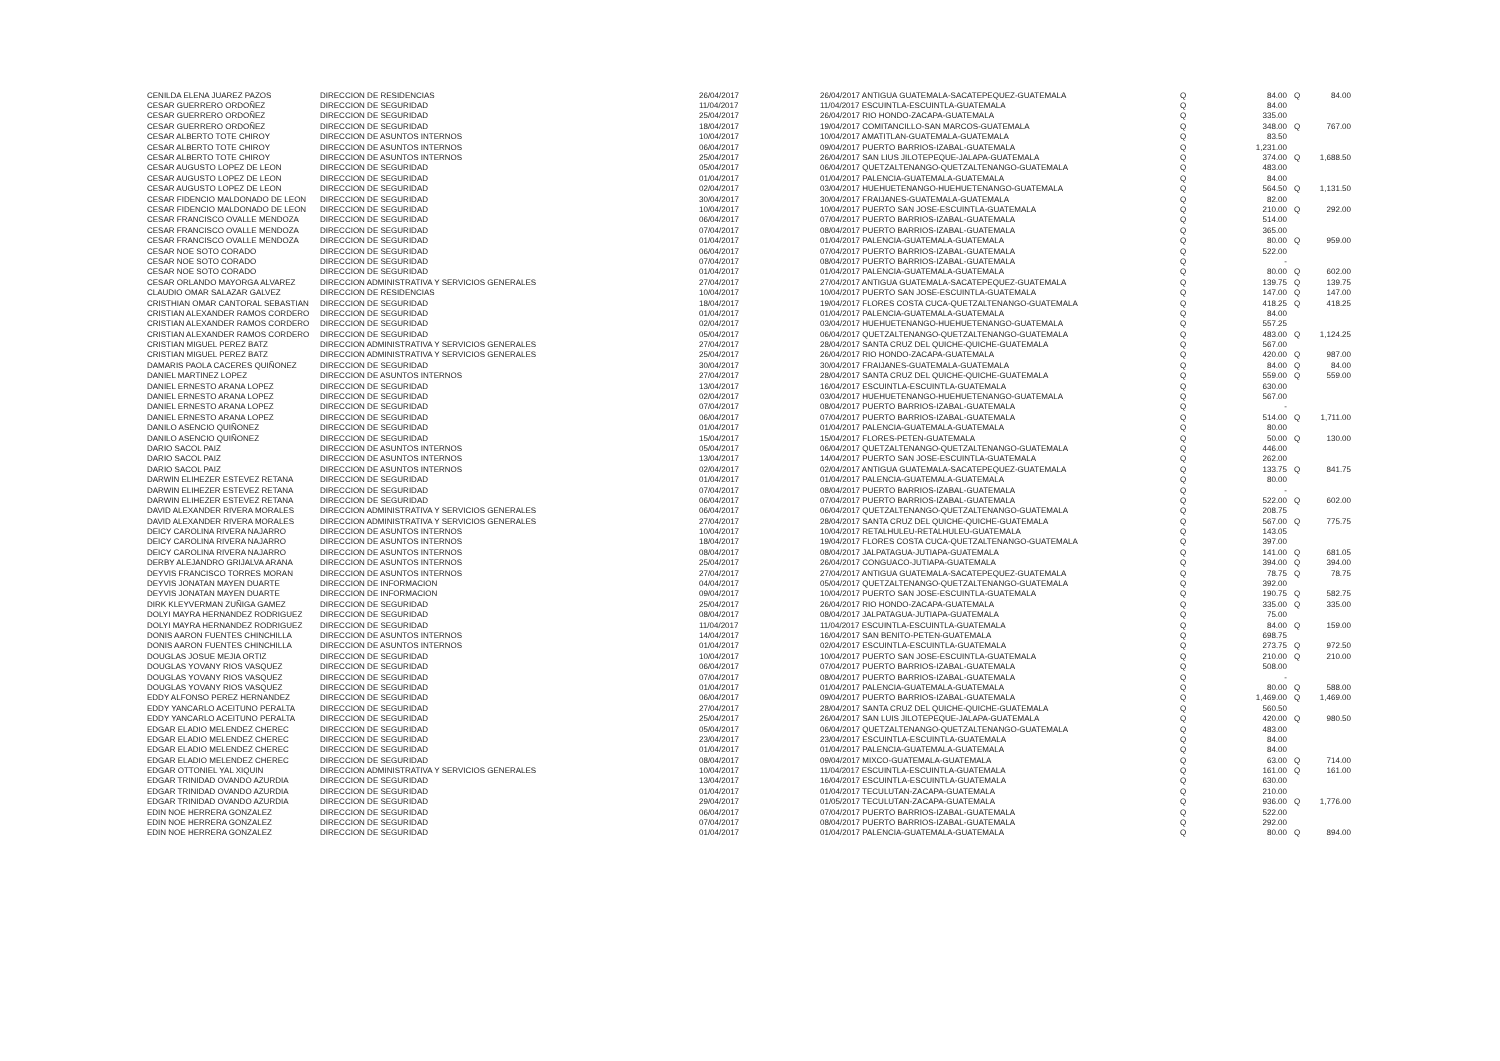| CENILDA ELENA JUAREZ PAZOS | DIRECCION DE RESIDENCIAS | 26/04/2017 | 26/04/2017 ANTIGUA GUATEMALA-SACATEPEQUEZ-GUATEMALA | Q | 84.00 | Q | 84.00 |
| CESAR GUERRERO ORDOÑEZ | DIRECCION DE SEGURIDAD | 11/04/2017 | 11/04/2017 ESCUINTLA-ESCUINTLA-GUATEMALA | Q | 84.00 | | |
| CESAR GUERRERO ORDOÑEZ | DIRECCION DE SEGURIDAD | 25/04/2017 | 26/04/2017 RIO HONDO-ZACAPA-GUATEMALA | Q | 335.00 | | |
| CESAR GUERRERO ORDOÑEZ | DIRECCION DE SEGURIDAD | 18/04/2017 | 19/04/2017 COMITANCILLO-SAN MARCOS-GUATEMALA | Q | 348.00 | Q | 767.00 |
| CESAR ALBERTO TOTE CHIROY | DIRECCION DE ASUNTOS INTERNOS | 10/04/2017 | 10/04/2017 AMATITLAN-GUATEMALA-GUATEMALA | Q | 83.50 | | |
| CESAR ALBERTO TOTE CHIROY | DIRECCION DE ASUNTOS INTERNOS | 06/04/2017 | 09/04/2017 PUERTO BARRIOS-IZABAL-GUATEMALA | Q | 1,231.00 | | |
| CESAR ALBERTO TOTE CHIROY | DIRECCION DE ASUNTOS INTERNOS | 25/04/2017 | 26/04/2017 SAN LIUS JILOTEPEQUE-JALAPA-GUATEMALA | Q | 374.00 | Q | 1,688.50 |
| CESAR AUGUSTO LOPEZ DE LEON | DIRECCION DE SEGURIDAD | 05/04/2017 | 06/04/2017 QUETZALTENANGO-QUETZALTENANGO-GUATEMALA | Q | 483.00 | | |
| CESAR AUGUSTO LOPEZ DE LEON | DIRECCION DE SEGURIDAD | 01/04/2017 | 01/04/2017 PALENCIA-GUATEMALA-GUATEMALA | Q | 84.00 | | |
| CESAR AUGUSTO LOPEZ DE LEON | DIRECCION DE SEGURIDAD | 02/04/2017 | 03/04/2017 HUEHUETENANGO-HUEHUETENANGO-GUATEMALA | Q | 564.50 | Q | 1,131.50 |
| CESAR FIDENCIO MALDONADO DE LEON | DIRECCION DE SEGURIDAD | 30/04/2017 | 30/04/2017 FRAIJANES-GUATEMALA-GUATEMALA | Q | 82.00 | | |
| CESAR FIDENCIO MALDONADO DE LEON | DIRECCION DE SEGURIDAD | 10/04/2017 | 10/04/2017 PUERTO SAN JOSE-ESCUINTLA-GUATEMALA | Q | 210.00 | Q | 292.00 |
| CESAR FRANCISCO OVALLE MENDOZA | DIRECCION DE SEGURIDAD | 06/04/2017 | 07/04/2017 PUERTO BARRIOS-IZABAL-GUATEMALA | Q | 514.00 | | |
| CESAR FRANCISCO OVALLE MENDOZA | DIRECCION DE SEGURIDAD | 07/04/2017 | 08/04/2017 PUERTO BARRIOS-IZABAL-GUATEMALA | Q | 365.00 | | |
| CESAR FRANCISCO OVALLE MENDOZA | DIRECCION DE SEGURIDAD | 01/04/2017 | 01/04/2017 PALENCIA-GUATEMALA-GUATEMALA | Q | 80.00 | Q | 959.00 |
| CESAR NOE SOTO CORADO | DIRECCION DE SEGURIDAD | 06/04/2017 | 07/04/2017 PUERTO BARRIOS-IZABAL-GUATEMALA | Q | 522.00 | | |
| CESAR NOE SOTO CORADO | DIRECCION DE SEGURIDAD | 07/04/2017 | 08/04/2017 PUERTO BARRIOS-IZABAL-GUATEMALA | Q | - | | |
| CESAR NOE SOTO CORADO | DIRECCION DE SEGURIDAD | 01/04/2017 | 01/04/2017 PALENCIA-GUATEMALA-GUATEMALA | Q | 80.00 | Q | 602.00 |
| CESAR ORLANDO MAYORGA ALVAREZ | DIRECCION ADMINISTRATIVA Y SERVICIOS GENERALES | 27/04/2017 | 27/04/2017 ANTIGUA GUATEMALA-SACATEPEQUEZ-GUATEMALA | Q | 139.75 | Q | 139.75 |
| CLAUDIO OMAR SALAZAR GALVEZ | DIRECCION DE RESIDENCIAS | 10/04/2017 | 10/04/2017 PUERTO SAN JOSE-ESCUINTLA-GUATEMALA | Q | 147.00 | Q | 147.00 |
| CRISTHIAN OMAR CANTORAL SEBASTIAN | DIRECCION DE SEGURIDAD | 18/04/2017 | 19/04/2017 FLORES COSTA CUCA-QUETZALTENANGO-GUATEMALA | Q | 418.25 | Q | 418.25 |
| CRISTIAN ALEXANDER RAMOS CORDERO | DIRECCION DE SEGURIDAD | 01/04/2017 | 01/04/2017 PALENCIA-GUATEMALA-GUATEMALA | Q | 84.00 | | |
| CRISTIAN ALEXANDER RAMOS CORDERO | DIRECCION DE SEGURIDAD | 02/04/2017 | 03/04/2017 HUEHUETENANGO-HUEHUETENANGO-GUATEMALA | Q | 557.25 | | |
| CRISTIAN ALEXANDER RAMOS CORDERO | DIRECCION DE SEGURIDAD | 05/04/2017 | 06/04/2017 QUETZALTENANGO-QUETZALTENANGO-GUATEMALA | Q | 483.00 | Q | 1,124.25 |
| CRISTIAN MIGUEL PEREZ BATZ | DIRECCION ADMINISTRATIVA Y SERVICIOS GENERALES | 27/04/2017 | 28/04/2017 SANTA CRUZ DEL QUICHE-QUICHE-GUATEMALA | Q | 567.00 | | |
| CRISTIAN MIGUEL PEREZ BATZ | DIRECCION ADMINISTRATIVA Y SERVICIOS GENERALES | 25/04/2017 | 26/04/2017 RIO HONDO-ZACAPA-GUATEMALA | Q | 420.00 | Q | 987.00 |
| DAMARIS PAOLA CACERES QUIÑONEZ | DIRECCION DE SEGURIDAD | 30/04/2017 | 30/04/2017 FRAIJANES-GUATEMALA-GUATEMALA | Q | 84.00 | Q | 84.00 |
| DANIEL MARTINEZ LOPEZ | DIRECCION DE ASUNTOS INTERNOS | 27/04/2017 | 28/04/2017 SANTA CRUZ DEL QUICHE-QUICHE-GUATEMALA | Q | 559.00 | Q | 559.00 |
| DANIEL ERNESTO ARANA LOPEZ | DIRECCION DE SEGURIDAD | 13/04/2017 | 16/04/2017 ESCUINTLA-ESCUINTLA-GUATEMALA | Q | 630.00 | | |
| DANIEL ERNESTO ARANA LOPEZ | DIRECCION DE SEGURIDAD | 02/04/2017 | 03/04/2017 HUEHUETENANGO-HUEHUETENANGO-GUATEMALA | Q | 567.00 | | |
| DANIEL ERNESTO ARANA LOPEZ | DIRECCION DE SEGURIDAD | 07/04/2017 | 08/04/2017 PUERTO BARRIOS-IZABAL-GUATEMALA | Q | - | | |
| DANIEL ERNESTO ARANA LOPEZ | DIRECCION DE SEGURIDAD | 06/04/2017 | 07/04/2017 PUERTO BARRIOS-IZABAL-GUATEMALA | Q | 514.00 | Q | 1,711.00 |
| DANILO ASENCIO QUIÑONEZ | DIRECCION DE SEGURIDAD | 01/04/2017 | 01/04/2017 PALENCIA-GUATEMALA-GUATEMALA | Q | 80.00 | | |
| DANILO ASENCIO QUIÑONEZ | DIRECCION DE SEGURIDAD | 15/04/2017 | 15/04/2017 FLORES-PETEN-GUATEMALA | Q | 50.00 | Q | 130.00 |
| DARIO SACOL PAIZ | DIRECCION DE ASUNTOS INTERNOS | 05/04/2017 | 06/04/2017 QUETZALTENANGO-QUETZALTENANGO-GUATEMALA | Q | 446.00 | | |
| DARIO SACOL PAIZ | DIRECCION DE ASUNTOS INTERNOS | 13/04/2017 | 14/04/2017 PUERTO SAN JOSE-ESCUINTLA-GUATEMALA | Q | 262.00 | | |
| DARIO SACOL PAIZ | DIRECCION DE ASUNTOS INTERNOS | 02/04/2017 | 02/04/2017 ANTIGUA GUATEMALA-SACATEPEQUEZ-GUATEMALA | Q | 133.75 | Q | 841.75 |
| DARWIN ELIHEZER ESTEVEZ RETANA | DIRECCION DE SEGURIDAD | 01/04/2017 | 01/04/2017 PALENCIA-GUATEMALA-GUATEMALA | Q | 80.00 | | |
| DARWIN ELIHEZER ESTEVEZ RETANA | DIRECCION DE SEGURIDAD | 07/04/2017 | 08/04/2017 PUERTO BARRIOS-IZABAL-GUATEMALA | Q | - | | |
| DARWIN ELIHEZER ESTEVEZ RETANA | DIRECCION DE SEGURIDAD | 06/04/2017 | 07/04/2017 PUERTO BARRIOS-IZABAL-GUATEMALA | Q | 522.00 | Q | 602.00 |
| DAVID ALEXANDER RIVERA MORALES | DIRECCION ADMINISTRATIVA Y SERVICIOS GENERALES | 06/04/2017 | 06/04/2017 QUETZALTENANGO-QUETZALTENANGO-GUATEMALA | Q | 208.75 | | |
| DAVID ALEXANDER RIVERA MORALES | DIRECCION ADMINISTRATIVA Y SERVICIOS GENERALES | 27/04/2017 | 28/04/2017 SANTA CRUZ DEL QUICHE-QUICHE-GUATEMALA | Q | 567.00 | Q | 775.75 |
| DEICY CAROLINA RIVERA NAJARRO | DIRECCION DE ASUNTOS INTERNOS | 10/04/2017 | 10/04/2017 RETALHULEU-RETALHULEU-GUATEMALA | Q | 143.05 | | |
| DEICY CAROLINA RIVERA NAJARRO | DIRECCION DE ASUNTOS INTERNOS | 18/04/2017 | 19/04/2017 FLORES COSTA CUCA-QUETZALTENANGO-GUATEMALA | Q | 397.00 | | |
| DEICY CAROLINA RIVERA NAJARRO | DIRECCION DE ASUNTOS INTERNOS | 08/04/2017 | 08/04/2017 JALPATAGUA-JUTIAPA-GUATEMALA | Q | 141.00 | Q | 681.05 |
| DERBY ALEJANDRO GRIJALVA ARANA | DIRECCION DE ASUNTOS INTERNOS | 25/04/2017 | 26/04/2017 CONGUACO-JUTIAPA-GUATEMALA | Q | 394.00 | Q | 394.00 |
| DEYVIS FRANCISCO TORRES MORAN | DIRECCION DE ASUNTOS INTERNOS | 27/04/2017 | 27/04/2017 ANTIGUA GUATEMALA-SACATEPEQUEZ-GUATEMALA | Q | 78.75 | Q | 78.75 |
| DEYVIS JONATAN MAYEN DUARTE | DIRECCION DE INFORMACION | 04/04/2017 | 05/04/2017 QUETZALTENANGO-QUETZALTENANGO-GUATEMALA | Q | 392.00 | | |
| DEYVIS JONATAN MAYEN DUARTE | DIRECCION DE INFORMACION | 09/04/2017 | 10/04/2017 PUERTO SAN JOSE-ESCUINTLA-GUATEMALA | Q | 190.75 | Q | 582.75 |
| DIRK KLEYVERMAN ZUÑIGA GAMEZ | DIRECCION DE SEGURIDAD | 25/04/2017 | 26/04/2017 RIO HONDO-ZACAPA-GUATEMALA | Q | 335.00 | Q | 335.00 |
| DOLYI MAYRA HERNANDEZ RODRIGUEZ | DIRECCION DE SEGURIDAD | 08/04/2017 | 08/04/2017 JALPATAGUA-JUTIAPA-GUATEMALA | Q | 75.00 | | |
| DOLYI MAYRA HERNANDEZ RODRIGUEZ | DIRECCION DE SEGURIDAD | 11/04/2017 | 11/04/2017 ESCUINTLA-ESCUINTLA-GUATEMALA | Q | 84.00 | Q | 159.00 |
| DONIS AARON FUENTES CHINCHILLA | DIRECCION DE ASUNTOS INTERNOS | 14/04/2017 | 16/04/2017 SAN BENITO-PETEN-GUATEMALA | Q | 698.75 | | |
| DONIS AARON FUENTES CHINCHILLA | DIRECCION DE ASUNTOS INTERNOS | 01/04/2017 | 02/04/2017 ESCUINTLA-ESCUINTLA-GUATEMALA | Q | 273.75 | Q | 972.50 |
| DOUGLAS JOSUE MEJIA ORTIZ | DIRECCION DE SEGURIDAD | 10/04/2017 | 10/04/2017 PUERTO SAN JOSE-ESCUINTLA-GUATEMALA | Q | 210.00 | Q | 210.00 |
| DOUGLAS YOVANY RIOS VASQUEZ | DIRECCION DE SEGURIDAD | 06/04/2017 | 07/04/2017 PUERTO BARRIOS-IZABAL-GUATEMALA | Q | 508.00 | | |
| DOUGLAS YOVANY RIOS VASQUEZ | DIRECCION DE SEGURIDAD | 07/04/2017 | 08/04/2017 PUERTO BARRIOS-IZABAL-GUATEMALA | Q | - | | |
| DOUGLAS YOVANY RIOS VASQUEZ | DIRECCION DE SEGURIDAD | 01/04/2017 | 01/04/2017 PALENCIA-GUATEMALA-GUATEMALA | Q | 80.00 | Q | 588.00 |
| EDDY ALFONSO PEREZ HERNANDEZ | DIRECCION DE SEGURIDAD | 06/04/2017 | 09/04/2017 PUERTO BARRIOS-IZABAL-GUATEMALA | Q | 1,469.00 | Q | 1,469.00 |
| EDDY YANCARLO ACEITUNO PERALTA | DIRECCION DE SEGURIDAD | 27/04/2017 | 28/04/2017 SANTA CRUZ DEL QUICHE-QUICHE-GUATEMALA | Q | 560.50 | | |
| EDDY YANCARLO ACEITUNO PERALTA | DIRECCION DE SEGURIDAD | 25/04/2017 | 26/04/2017 SAN LUIS JILOTEPEQUE-JALAPA-GUATEMALA | Q | 420.00 | Q | 980.50 |
| EDGAR ELADIO MELENDEZ CHEREC | DIRECCION DE SEGURIDAD | 05/04/2017 | 06/04/2017 QUETZALTENANGO-QUETZALTENANGO-GUATEMALA | Q | 483.00 | | |
| EDGAR ELADIO MELENDEZ CHEREC | DIRECCION DE SEGURIDAD | 23/04/2017 | 23/04/2017 ESCUINTLA-ESCUINTLA-GUATEMALA | Q | 84.00 | | |
| EDGAR ELADIO MELENDEZ CHEREC | DIRECCION DE SEGURIDAD | 01/04/2017 | 01/04/2017 PALENCIA-GUATEMALA-GUATEMALA | Q | 84.00 | | |
| EDGAR ELADIO MELENDEZ CHEREC | DIRECCION DE SEGURIDAD | 08/04/2017 | 09/04/2017 MIXCO-GUATEMALA-GUATEMALA | Q | 63.00 | Q | 714.00 |
| EDGAR OTTONIEL YAL XIQUIN | DIRECCION ADMINISTRATIVA Y SERVICIOS GENERALES | 10/04/2017 | 11/04/2017 ESCUINTLA-ESCUINTLA-GUATEMALA | Q | 161.00 | Q | 161.00 |
| EDGAR TRINIDAD OVANDO AZURDIA | DIRECCION DE SEGURIDAD | 13/04/2017 | 16/04/2017 ESCUINTLA-ESCUINTLA-GUATEMALA | Q | 630.00 | | |
| EDGAR TRINIDAD OVANDO AZURDIA | DIRECCION DE SEGURIDAD | 01/04/2017 | 01/04/2017 TECULUTAN-ZACAPA-GUATEMALA | Q | 210.00 | | |
| EDGAR TRINIDAD OVANDO AZURDIA | DIRECCION DE SEGURIDAD | 29/04/2017 | 01/05/2017 TECULUTAN-ZACAPA-GUATEMALA | Q | 936.00 | Q | 1,776.00 |
| EDIN NOE HERRERA GONZALEZ | DIRECCION DE SEGURIDAD | 06/04/2017 | 07/04/2017 PUERTO BARRIOS-IZABAL-GUATEMALA | Q | 522.00 | | |
| EDIN NOE HERRERA GONZALEZ | DIRECCION DE SEGURIDAD | 07/04/2017 | 08/04/2017 PUERTO BARRIOS-IZABAL-GUATEMALA | Q | 292.00 | | |
| EDIN NOE HERRERA GONZALEZ | DIRECCION DE SEGURIDAD | 01/04/2017 | 01/04/2017 PALENCIA-GUATEMALA-GUATEMALA | Q | 80.00 | Q | 894.00 |